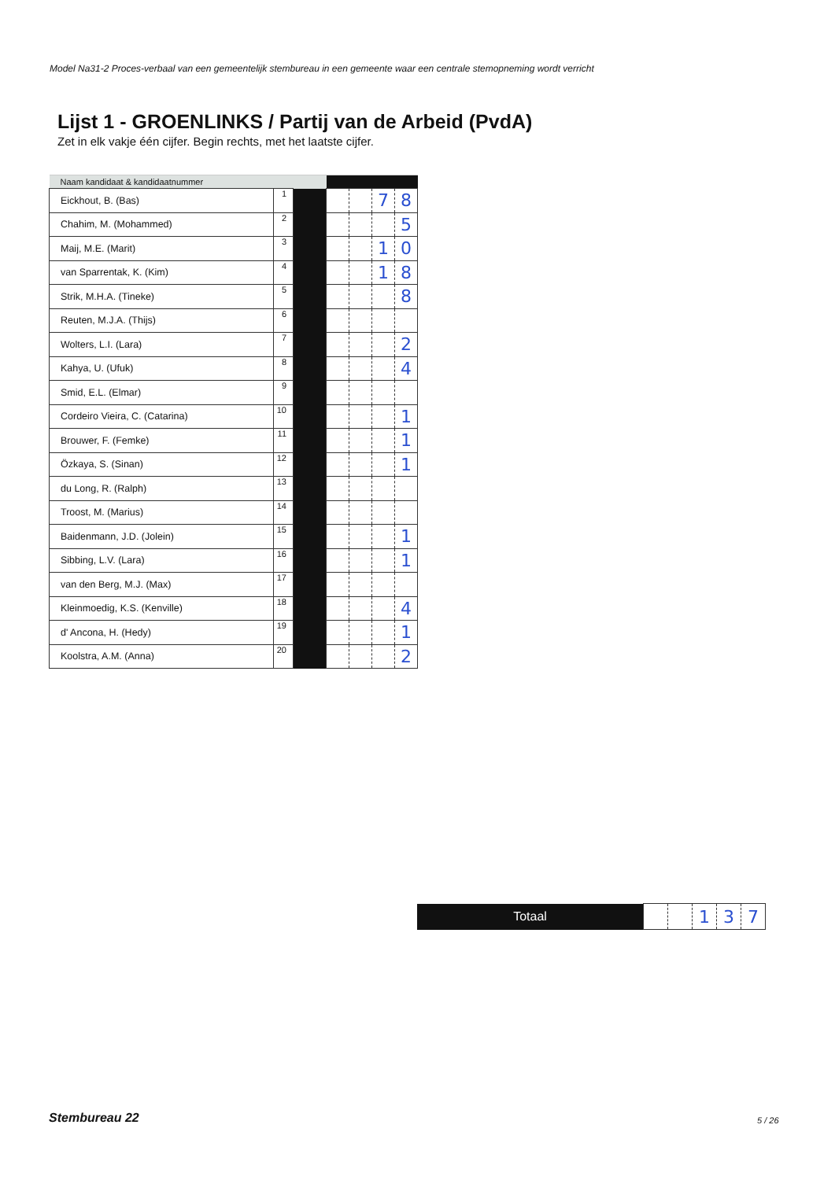Model Na31-2 Proces-verbaal van een gemeentelijk stembureau in een gemeente waar een centrale stemopneming wordt verricht
Lijst 1 - GROENLINKS / Partij van de Arbeid (PvdA)
Zet in elk vakje één cijfer. Begin rechts, met het laatste cijfer.
| Naam kandidaat & kandidaatnummer | | | | | | |
| --- | --- | --- | --- | --- | --- | --- |
| Eickhout, B. (Bas) | 1 | | | | 7 | 8 |
| Chahim, M. (Mohammed) | 2 | | | | | 5 |
| Maij, M.E. (Marit) | 3 | | | | 1 | 0 |
| van Sparrentak, K. (Kim) | 4 | | | | 1 | 8 |
| Strik, M.H.A. (Tineke) | 5 | | | | | 8 |
| Reuten, M.J.A. (Thijs) | 6 | | | | | |
| Wolters, L.I. (Lara) | 7 | | | | | 2 |
| Kahya, U. (Ufuk) | 8 | | | | | 4 |
| Smid, E.L. (Elmar) | 9 | | | | | |
| Cordeiro Vieira, C. (Catarina) | 10 | | | | | 1 |
| Brouwer, F. (Femke) | 11 | | | | | 1 |
| Özkaya, S. (Sinan) | 12 | | | | | 1 |
| du Long, R. (Ralph) | 13 | | | | | |
| Troost, M. (Marius) | 14 | | | | | |
| Baidenmann, J.D. (Jolein) | 15 | | | | | 1 |
| Sibbing, L.V. (Lara) | 16 | | | | | 1 |
| van den Berg, M.J. (Max) | 17 | | | | | |
| Kleinmoedig, K.S. (Kenville) | 18 | | | | | 4 |
| d' Ancona, H. (Hedy) | 19 | | | | | 1 |
| Koolstra, A.M. (Anna) | 20 | | | | | 2 |
| Totaal | | | 1 | 3 | 7 |
Stembureau 22 5 / 26